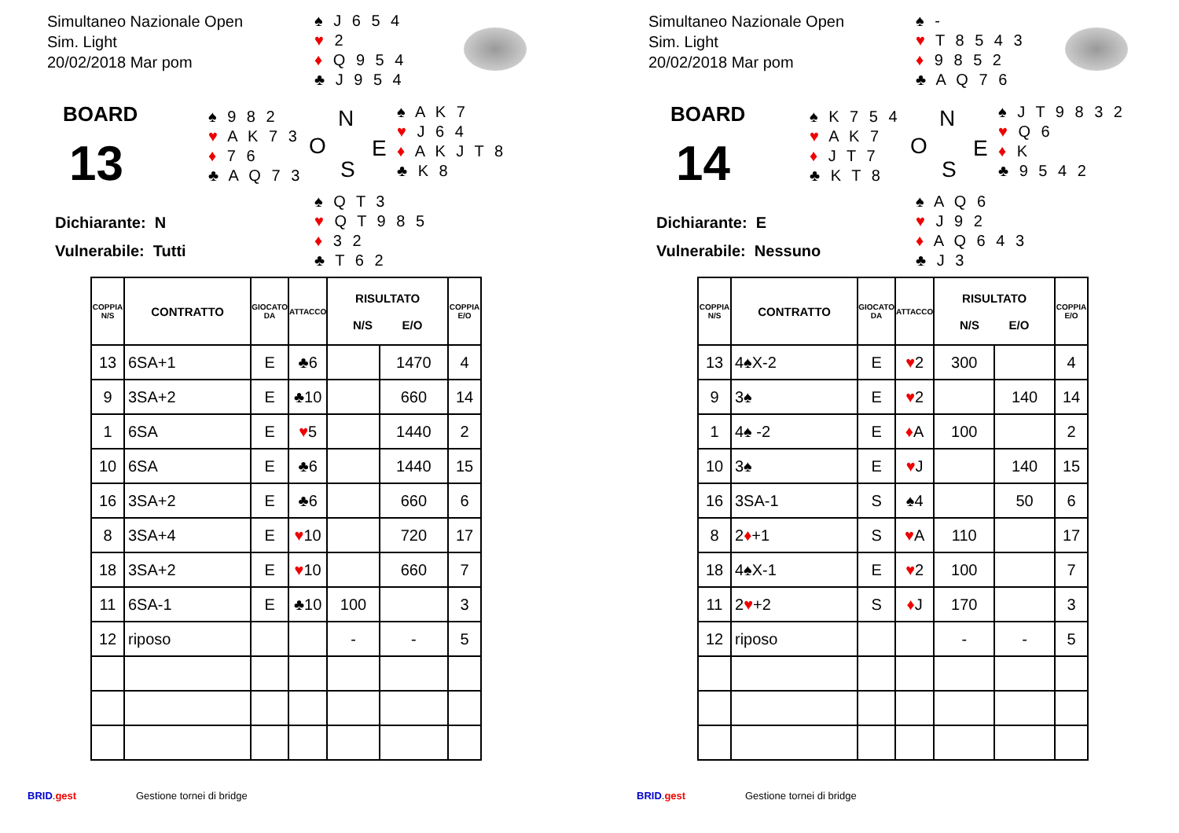Simultaneo Nazionale Open
Sim. Light
20/02/2018 Mar pom
♠ J 6 5 4
♥ 2
♦ Q 9 5 4
♣ J 9 5 4
BOARD
13
♠ 9 8 2
♥ A K 7 3
♦ 7 6
♣ A Q 7 3
N
O E
S
♠ A K 7
♥ J 6 4
♦ A K J T 8
♣ K 8
Dichiarante: N
Vulnerabile: Tutti
♠ Q T 3
♥ Q T 9 8 5
♦ 3 2
♣ T 6 2
| COPPIA N/S | CONTRATTO | GIOCATO DA | ATTACCO | RISULTATO N/S E/O | | COPPIA E/O |
| --- | --- | --- | --- | --- | --- | --- |
| 13 | 6SA+1 | E | ♣6 | | 1470 | 4 |
| 9 | 3SA+2 | E | ♣10 | | 660 | 14 |
| 1 | 6SA | E | ♥ 5 | | 1440 | 2 |
| 10 | 6SA | E | ♣6 | | 1440 | 15 |
| 16 | 3SA+2 | E | ♣6 | | 660 | 6 |
| 8 | 3SA+4 | E | ♥ 10 | | 720 | 17 |
| 18 | 3SA+2 | E | ♥ 10 | | 660 | 7 |
| 11 | 6SA-1 | E | ♣10 | 100 | | 3 |
| 12 | riposo | | | - | - | 5 |
BRID.gest Gestione tornei di bridge
Simultaneo Nazionale Open
Sim. Light
20/02/2018 Mar pom
♠ -
♥ T 8 5 4 3
♦ 9 8 5 2
♣ A Q 7 6
BOARD
14
♠ K 7 5 4
♥ A K 7
♦ J T 7
♣ K T 8
N
O E
S
♠ J T 9 8 3 2
♥ Q 6
♦ K
♣ 9 5 4 2
Dichiarante: E
Vulnerabile: Nessuno
♠ A Q 6
♥ J 9 2
♦ A Q 6 4 3
♣ J 3
| COPPIA N/S | CONTRATTO | GIOCATO DA | ATTACCO | RISULTATO N/S E/O | | COPPIA E/O |
| --- | --- | --- | --- | --- | --- | --- |
| 13 | 4♠X-2 | E | ♥ 2 | 300 | | 4 |
| 9 | 3♠ | E | ♥ 2 | | 140 | 14 |
| 1 | 4♠ -2 | E | ♦ A | 100 | | 2 |
| 10 | 3♠ | E | ♥ J | | 140 | 15 |
| 16 | 3SA-1 | S | ♠4 | | 50 | 6 |
| 8 | 2 ♦ +1 | S | ♥ A | 110 | | 17 |
| 18 | 4♠X-1 | E | ♥ 2 | 100 | | 7 |
| 11 | 2 ♥ +2 | S | ♦ J | 170 | | 3 |
| 12 | riposo | | | - | - | 5 |
BRID.gest Gestione tornei di bridge